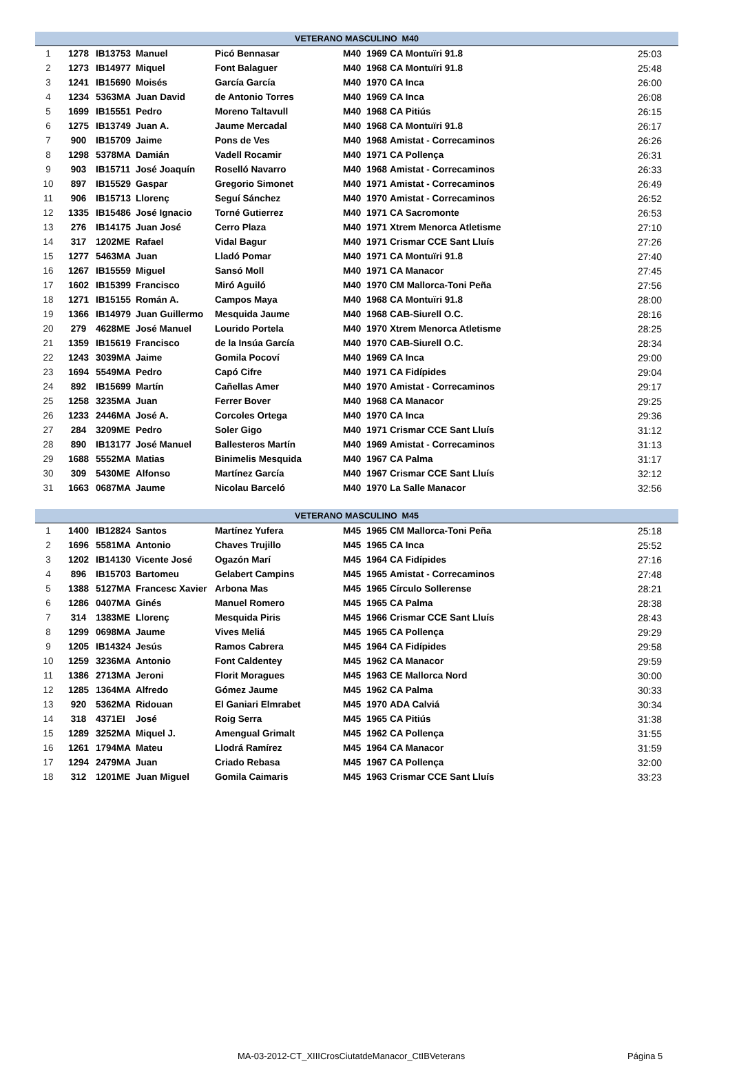| VETERANO MASCULINO M40 | | | | | | | | | |
| --- | --- | --- | --- | --- | --- | --- | --- | --- | --- |
| 1 | 1278 | IB13753 | Manuel | Picó Bennasar | M40 | 1969 | CA Montuïri 91.8 | | 25:03 |
| 2 | 1273 | IB14977 | Miquel | Font Balaguer | M40 | 1968 | CA Montuïri 91.8 | | 25:48 |
| 3 | 1241 | IB15690 | Moisés | García García | M40 | 1970 | CA Inca | | 26:00 |
| 4 | 1234 | 5363MA | Juan David | de Antonio Torres | M40 | 1969 | CA Inca | | 26:08 |
| 5 | 1699 | IB15551 | Pedro | Moreno Taltavull | M40 | 1968 | CA Pitiús | | 26:15 |
| 6 | 1275 | IB13749 | Juan A. | Jaume Mercadal | M40 | 1968 | CA Montuïri 91.8 | | 26:17 |
| 7 | 900 | IB15709 | Jaime | Pons de Ves | M40 | 1968 | Amistat - Correcaminos | | 26:26 |
| 8 | 1298 | 5378MA | Damián | Vadell Rocamir | M40 | 1971 | CA Pollença | | 26:31 |
| 9 | 903 | IB15711 | José Joaquín | Roselló Navarro | M40 | 1968 | Amistat - Correcaminos | | 26:33 |
| 10 | 897 | IB15529 | Gaspar | Gregorio Simonet | M40 | 1971 | Amistat - Correcaminos | | 26:49 |
| 11 | 906 | IB15713 | Llorenç | Seguí Sánchez | M40 | 1970 | Amistat - Correcaminos | | 26:52 |
| 12 | 1335 | IB15486 | José Ignacio | Torné Gutierrez | M40 | 1971 | CA Sacromonte | | 26:53 |
| 13 | 276 | IB14175 | Juan José | Cerro Plaza | M40 | 1971 | Xtrem Menorca Atletisme | | 27:10 |
| 14 | 317 | 1202ME | Rafael | Vidal Bagur | M40 | 1971 | Crismar CCE Sant Lluís | | 27:26 |
| 15 | 1277 | 5463MA | Juan | Lladó Pomar | M40 | 1971 | CA Montuïri 91.8 | | 27:40 |
| 16 | 1267 | IB15559 | Miguel | Sansó Moll | M40 | 1971 | CA Manacor | | 27:45 |
| 17 | 1602 | IB15399 | Francisco | Miró Aguiló | M40 | 1970 | CM Mallorca-Toni Peña | | 27:56 |
| 18 | 1271 | IB15155 | Román A. | Campos Maya | M40 | 1968 | CA Montuïri 91.8 | | 28:00 |
| 19 | 1366 | IB14979 | Juan Guillermo | Mesquida Jaume | M40 | 1968 | CAB-Siurell O.C. | | 28:16 |
| 20 | 279 | 4628ME | José Manuel | Lourido Portela | M40 | 1970 | Xtrem Menorca Atletisme | | 28:25 |
| 21 | 1359 | IB15619 | Francisco | de la Insúa García | M40 | 1970 | CAB-Siurell O.C. | | 28:34 |
| 22 | 1243 | 3039MA | Jaime | Gomila Pocoví | M40 | 1969 | CA Inca | | 29:00 |
| 23 | 1694 | 5549MA | Pedro | Capó Cifre | M40 | 1971 | CA Fidípides | | 29:04 |
| 24 | 892 | IB15699 | Martín | Cañellas Amer | M40 | 1970 | Amistat - Correcaminos | | 29:17 |
| 25 | 1258 | 3235MA | Juan | Ferrer Bover | M40 | 1968 | CA Manacor | | 29:25 |
| 26 | 1233 | 2446MA | José A. | Corcoles Ortega | M40 | 1970 | CA Inca | | 29:36 |
| 27 | 284 | 3209ME | Pedro | Soler Gigo | M40 | 1971 | Crismar CCE Sant Lluís | | 31:12 |
| 28 | 890 | IB13177 | José Manuel | Ballesteros Martín | M40 | 1969 | Amistat - Correcaminos | | 31:13 |
| 29 | 1688 | 5552MA | Matias | Binimelis Mesquida | M40 | 1967 | CA Palma | | 31:17 |
| 30 | 309 | 5430ME | Alfonso | Martínez García | M40 | 1967 | Crismar CCE Sant Lluís | | 32:12 |
| 31 | 1663 | 0687MA | Jaume | Nicolau Barceló | M40 | 1970 | La Salle Manacor | | 32:56 |
| VETERANO MASCULINO M45 | | | | | | | | | |
| --- | --- | --- | --- | --- | --- | --- | --- | --- | --- |
| 1 | 1400 | IB12824 | Santos | Martínez Yufera | M45 | 1965 | CM Mallorca-Toni Peña | | 25:18 |
| 2 | 1696 | 5581MA | Antonio | Chaves Trujillo | M45 | 1965 | CA Inca | | 25:52 |
| 3 | 1202 | IB14130 | Vicente José | Ogazón Marí | M45 | 1964 | CA Fidípides | | 27:16 |
| 4 | 896 | IB15703 | Bartomeu | Gelabert Campins | M45 | 1965 | Amistat - Correcaminos | | 27:48 |
| 5 | 1388 | 5127MA | Francesc Xavier | Arbona Mas | M45 | 1965 | Círculo Sollerense | | 28:21 |
| 6 | 1286 | 0407MA | Ginés | Manuel Romero | M45 | 1965 | CA Palma | | 28:38 |
| 7 | 314 | 1383ME | Llorenç | Mesquida Piris | M45 | 1966 | Crismar CCE Sant Lluís | | 28:43 |
| 8 | 1299 | 0698MA | Jaume | Vives Meliá | M45 | 1965 | CA Pollença | | 29:29 |
| 9 | 1205 | IB14324 | Jesús | Ramos Cabrera | M45 | 1964 | CA Fidípides | | 29:58 |
| 10 | 1259 | 3236MA | Antonio | Font Caldentey | M45 | 1962 | CA Manacor | | 29:59 |
| 11 | 1386 | 2713MA | Jeroni | Florit Moragues | M45 | 1963 | CE Mallorca Nord | | 30:00 |
| 12 | 1285 | 1364MA | Alfredo | Gómez Jaume | M45 | 1962 | CA Palma | | 30:33 |
| 13 | 920 | 5362MA | Ridouan | El Ganiari Elmrabet | M45 | 1970 | ADA Calviá | | 30:34 |
| 14 | 318 | 4371EI | José | Roig Serra | M45 | 1965 | CA Pitiús | | 31:38 |
| 15 | 1289 | 3252MA | Miquel J. | Amengual Grimalt | M45 | 1962 | CA Pollença | | 31:55 |
| 16 | 1261 | 1794MA | Mateu | Llodrá Ramírez | M45 | 1964 | CA Manacor | | 31:59 |
| 17 | 1294 | 2479MA | Juan | Criado Rebasa | M45 | 1967 | CA Pollença | | 32:00 |
| 18 | 312 | 1201ME | Juan Miguel | Gomila Caimaris | M45 | 1963 | Crismar CCE Sant Lluís | | 33:23 |
MA-03-2012-CT_XIIICrosCiutatdeManacor_CtIBVeterans
Página 5